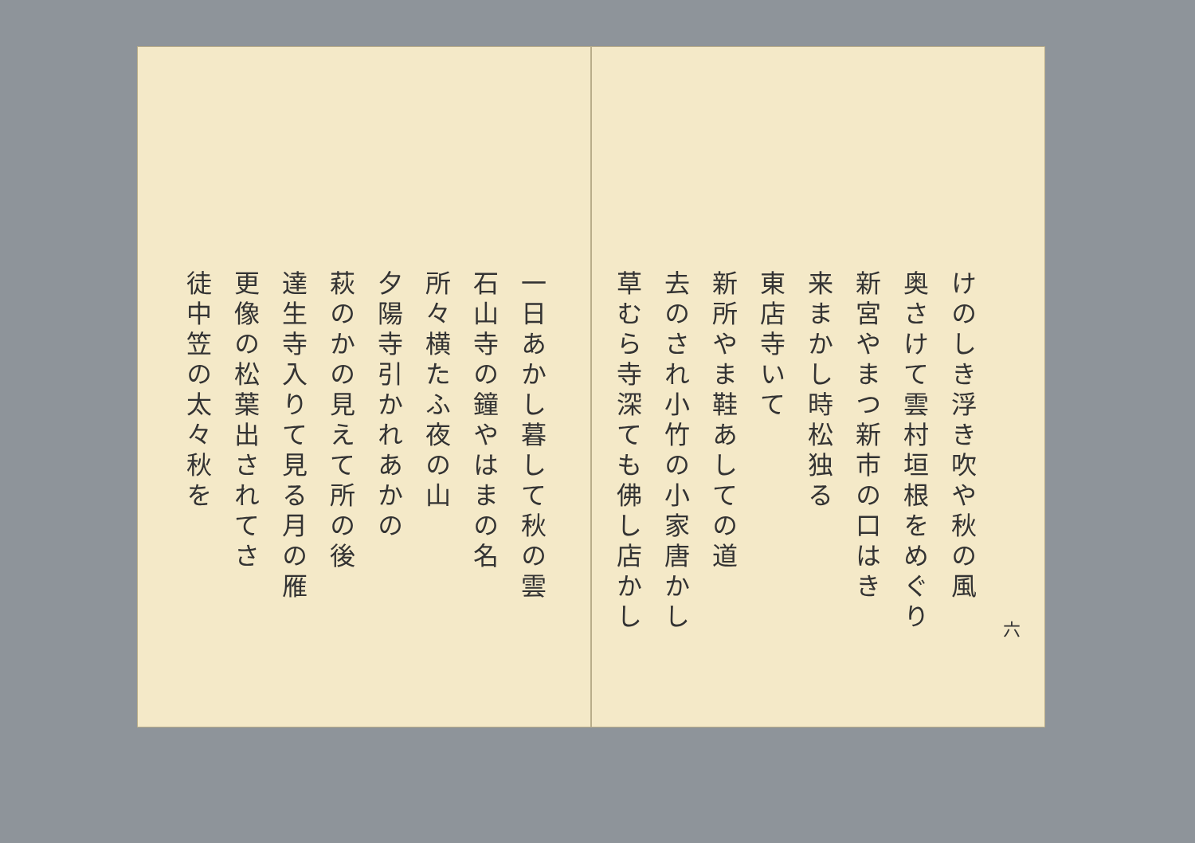一日あかし暮して秋の雲
石山寺の鐘やはまの名
所々横たふ夜の山
夕陽寺引かれあかの
萩のかの見えて所の後
達生寺入りて見る月の雁
更像の松葉出されてさ
徒中笠の太々秋を
六
けのしき浮き吹や秋の風
奥さけて雲村垣根をめぐり
新宮やまつ新市の口はき
来まかし時松独る
東店寺いて
新所やま鞋あしての道
去のされ小竹の小家唐かし
草むら寺深ても佛し店かし